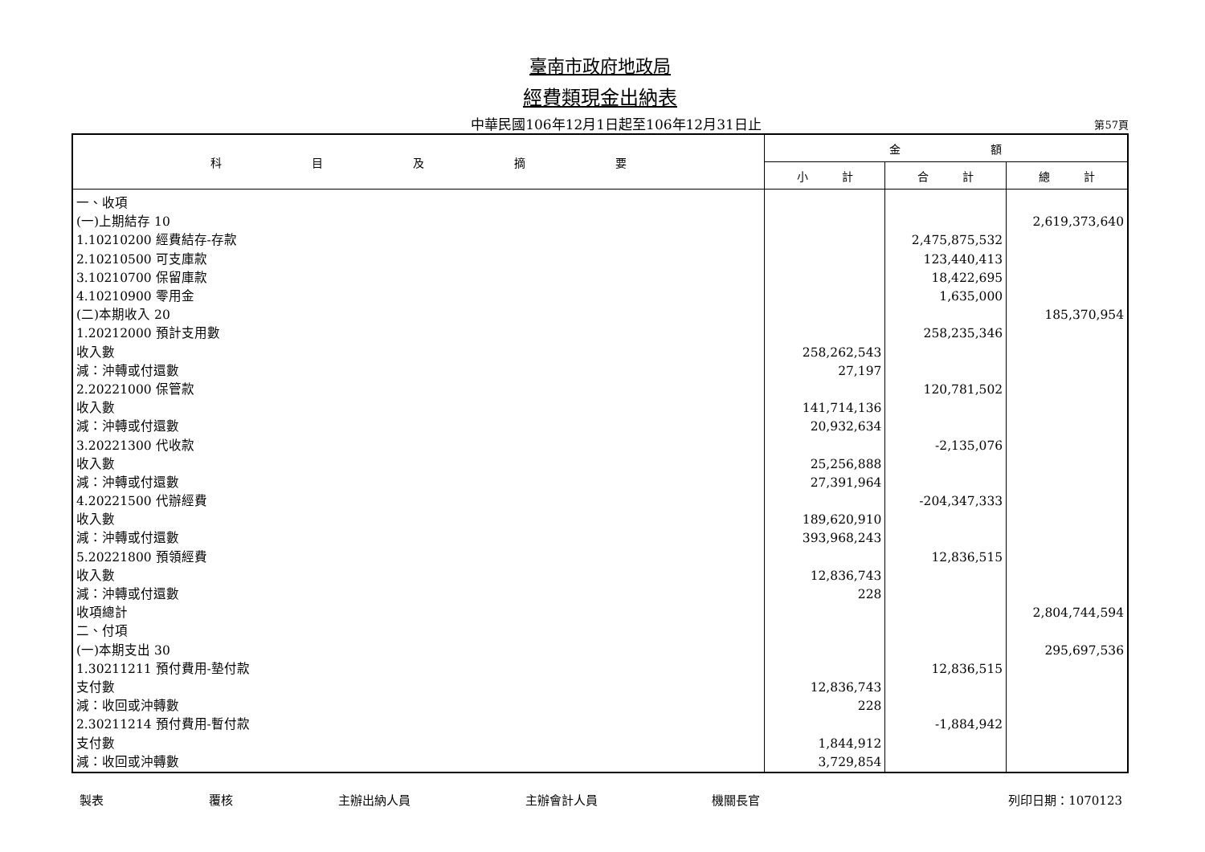臺南市政府地政局
經費類現金出納表
中華民國106年12月1日起至106年12月31日止
第57頁
| 科 目 及 摘 要 | 金 額 | | |
| --- | --- | --- | --- |
| | 小 計 | 合 計 | 總 計 |
| 一、收項 | | | |
| (一)上期結存 10 | | | 2,619,373,640 |
| 1.10210200 經費結存-存款 | | 2,475,875,532 | |
| 2.10210500 可支庫款 | | 123,440,413 | |
| 3.10210700 保留庫款 | | 18,422,695 | |
| 4.10210900 零用金 | | 1,635,000 | |
| (二)本期收入 20 | | | 185,370,954 |
| 1.20212000 預計支用數 | | 258,235,346 | |
| 收入數 | 258,262,543 | | |
| 減：沖轉或付還數 | 27,197 | | |
| 2.20221000 保管款 | | 120,781,502 | |
| 收入數 | 141,714,136 | | |
| 減：沖轉或付還數 | 20,932,634 | | |
| 3.20221300 代收款 | | -2,135,076 | |
| 收入數 | 25,256,888 | | |
| 減：沖轉或付還數 | 27,391,964 | | |
| 4.20221500 代辦經費 | | -204,347,333 | |
| 收入數 | 189,620,910 | | |
| 減：沖轉或付還數 | 393,968,243 | | |
| 5.20221800 預領經費 | | 12,836,515 | |
| 收入數 | 12,836,743 | | |
| 減：沖轉或付還數 | 228 | | |
| 收項總計 | | | 2,804,744,594 |
| 二、付項 | | | |
| (一)本期支出 30 | | | 295,697,536 |
| 1.30211211 預付費用-墊付款 | | 12,836,515 | |
| 支付數 | 12,836,743 | | |
| 減：收回或沖轉數 | 228 | | |
| 2.30211214 預付費用-暫付款 | | -1,884,942 | |
| 支付數 | 1,844,912 | | |
| 減：收回或沖轉數 | 3,729,854 | | |
製表 覆核 主辦出納人員 主辦會計人員 機關長官 列印日期：1070123